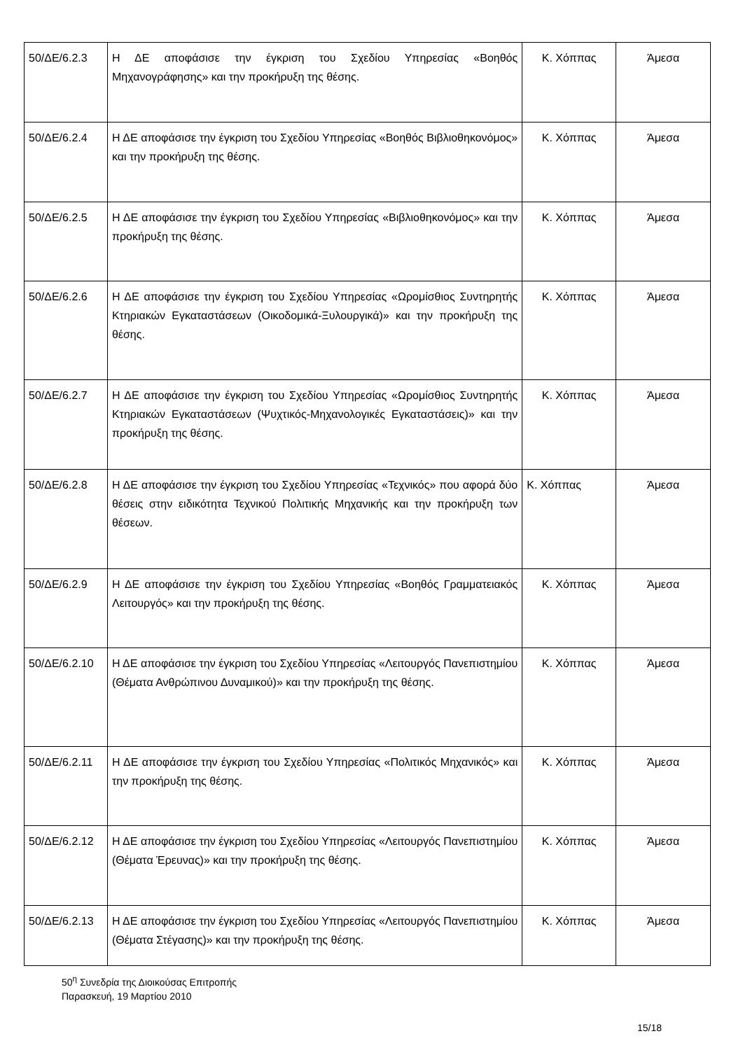| 50/ΔΕ/6.2.3 | Η ΔΕ αποφάσισε την έγκριση του Σχεδίου Υπηρεσίας «Βοηθός Μηχανογράφησης» και την προκήρυξη της θέσης. | Κ. Χόππας | Άμεσα |
| 50/ΔΕ/6.2.4 | Η ΔΕ αποφάσισε την έγκριση του Σχεδίου Υπηρεσίας «Βοηθός Βιβλιοθηκονόμος» και την προκήρυξη της θέσης. | Κ. Χόππας | Άμεσα |
| 50/ΔΕ/6.2.5 | Η ΔΕ αποφάσισε την έγκριση του Σχεδίου Υπηρεσίας «Βιβλιοθηκονόμος» και την προκήρυξη της θέσης. | Κ. Χόππας | Άμεσα |
| 50/ΔΕ/6.2.6 | Η ΔΕ αποφάσισε την έγκριση του Σχεδίου Υπηρεσίας «Ωρομίσθιος Συντηρητής Κτηριακών Εγκαταστάσεων (Οικοδομικά-Ξυλουργικά)» και την προκήρυξη της θέσης. | Κ. Χόππας | Άμεσα |
| 50/ΔΕ/6.2.7 | Η ΔΕ αποφάσισε την έγκριση του Σχεδίου Υπηρεσίας «Ωρομίσθιος Συντηρητής Κτηριακών Εγκαταστάσεων (Ψυχτικός-Μηχανολογικές Εγκαταστάσεις)» και την προκήρυξη της θέσης. | Κ. Χόππας | Άμεσα |
| 50/ΔΕ/6.2.8 | Η ΔΕ αποφάσισε την έγκριση του Σχεδίου Υπηρεσίας «Τεχνικός» που αφορά δύο θέσεις στην ειδικότητα Τεχνικού Πολιτικής Μηχανικής και την προκήρυξη των θέσεων. | Κ. Χόππας | Άμεσα |
| 50/ΔΕ/6.2.9 | Η ΔΕ αποφάσισε την έγκριση του Σχεδίου Υπηρεσίας «Βοηθός Γραμματειακός Λειτουργός» και την προκήρυξη της θέσης. | Κ. Χόππας | Άμεσα |
| 50/ΔΕ/6.2.10 | Η ΔΕ αποφάσισε την έγκριση του Σχεδίου Υπηρεσίας «Λειτουργός Πανεπιστημίου (Θέματα Ανθρώπινου Δυναμικού)» και την προκήρυξη της θέσης. | Κ. Χόππας | Άμεσα |
| 50/ΔΕ/6.2.11 | Η ΔΕ αποφάσισε την έγκριση του Σχεδίου Υπηρεσίας «Πολιτικός Μηχανικός» και την προκήρυξη της θέσης. | Κ. Χόππας | Άμεσα |
| 50/ΔΕ/6.2.12 | Η ΔΕ αποφάσισε την έγκριση του Σχεδίου Υπηρεσίας «Λειτουργός Πανεπιστημίου (Θέματα Έρευνας)» και την προκήρυξη της θέσης. | Κ. Χόππας | Άμεσα |
| 50/ΔΕ/6.2.13 | Η ΔΕ αποφάσισε την έγκριση του Σχεδίου Υπηρεσίας «Λειτουργός Πανεπιστημίου (Θέματα Στέγασης)» και την προκήρυξη της θέσης. | Κ. Χόππας | Άμεσα |
50<sup>η</sup> Συνεδρία της Διοικούσας Επιτροπής
Παρασκευή, 19 Μαρτίου 2010
15/18